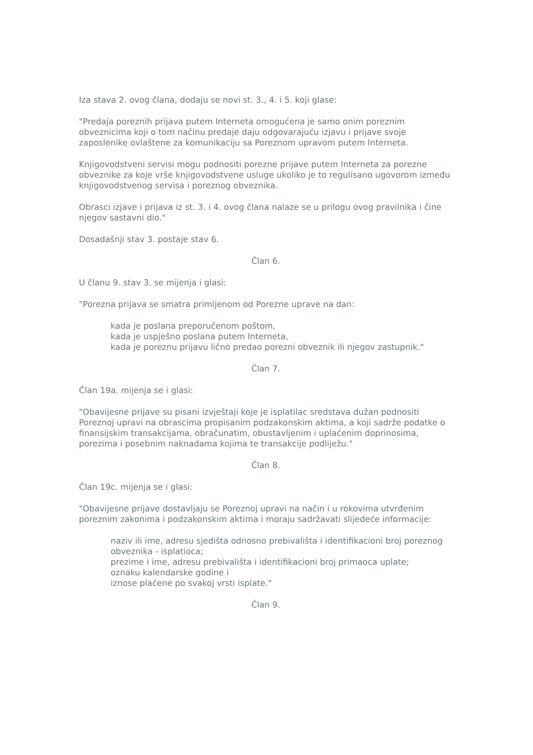Iza stava 2. ovog člana, dodaju se novi st. 3., 4. i 5. koji glase:
"Predaja poreznih prijava putem Interneta omogućena je samo onim poreznim obveznicima koji o tom načinu predaje daju odgovarajuću izjavu i prijave svoje zaposlenike ovlaštene za komunikaciju sa Poreznom upravom putem Interneta.
Knjigovodstveni servisi mogu podnositi porezne prijave putem Interneta za porezne obveznike za koje vrše knjigovodstvene usluge ukoliko je to regulisano ugovorom između knjigovodstvenog servisa i poreznog obveznika.
Obrasci izjave i prijava iz st. 3. i 4. ovog člana nalaze se u prilogu ovog pravilnika i čine njegov sastavni dio."
Dosadašnji stav 3. postaje stav 6.
Član 6.
U članu 9. stav 3. se mijenja i glasi:
"Porezna prijava se smatra primljenom od Porezne uprave na dan:
kada je poslana preporučenom poštom,
kada je uspješno poslana putem Interneta,
kada je poreznu prijavu lično predao porezni obveznik ili njegov zastupnik."
Član 7.
Član 19a. mijenja se i glasi:
"Obavijesne prijave su pisani izvještaji koje je isplatilac sredstava dužan podnositi Poreznoj upravi na obrascima propisanim podzakonskim aktima, a koji sadrže podatke o finansijskim transakcijama, obračunatim, obustavljenim i uplaćenim doprinosima, porezima i posebnim naknadama kojima te transakcije podliježu."
Član 8.
Član 19c. mijenja se i glasi:
"Obavijesne prijave dostavljaju se Poreznoj upravi na način i u rokovima utvrđenim poreznim zakonima i podzakonskim aktima i moraju sadržavati slijedeće informacije:
naziv ili ime, adresu sjedišta odnosno prebivališta i identifikacioni broj poreznog obveznika - isplatioca;
prezime i ime, adresu prebivališta i identifikacioni broj primaoca uplate;
oznaku kalendarske godine i
iznose plaćene po svakoj vrsti isplate."
Član 9.